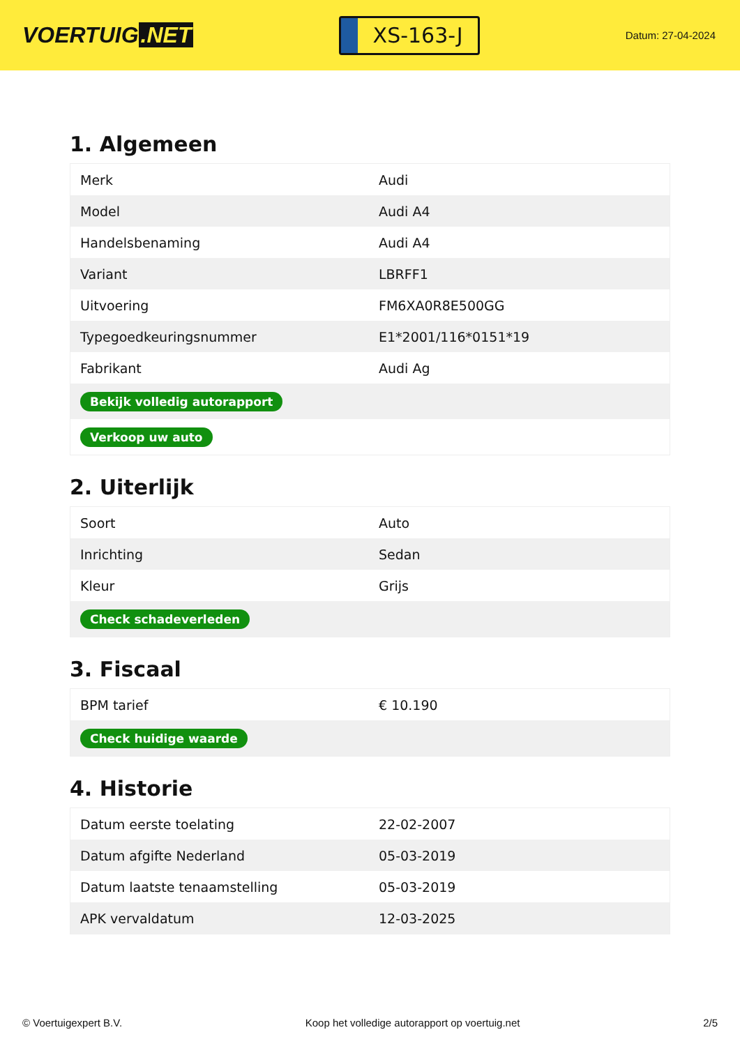VOERTUIG.NET
XS-163-J
Datum: 27-04-2024
1. Algemeen
| Merk | Audi |
| Model | Audi A4 |
| Handelsbenaming | Audi A4 |
| Variant | LBRFF1 |
| Uitvoering | FM6XA0R8E500GG |
| Typegoedkeuringsnummer | E1*2001/116*0151*19 |
| Fabrikant | Audi Ag |
| Bekijk volledig autorapport | |
| Verkoop uw auto | |
2. Uiterlijk
| Soort | Auto |
| Inrichting | Sedan |
| Kleur | Grijs |
| Check schadeverleden | |
3. Fiscaal
| BPM tarief | € 10.190 |
| Check huidige waarde | |
4. Historie
| Datum eerste toelating | 22-02-2007 |
| Datum afgifte Nederland | 05-03-2019 |
| Datum laatste tenaamstelling | 05-03-2019 |
| APK vervaldatum | 12-03-2025 |
© Voertuigexpert B.V. Koop het volledige autorapport op voertuig.net 2/5